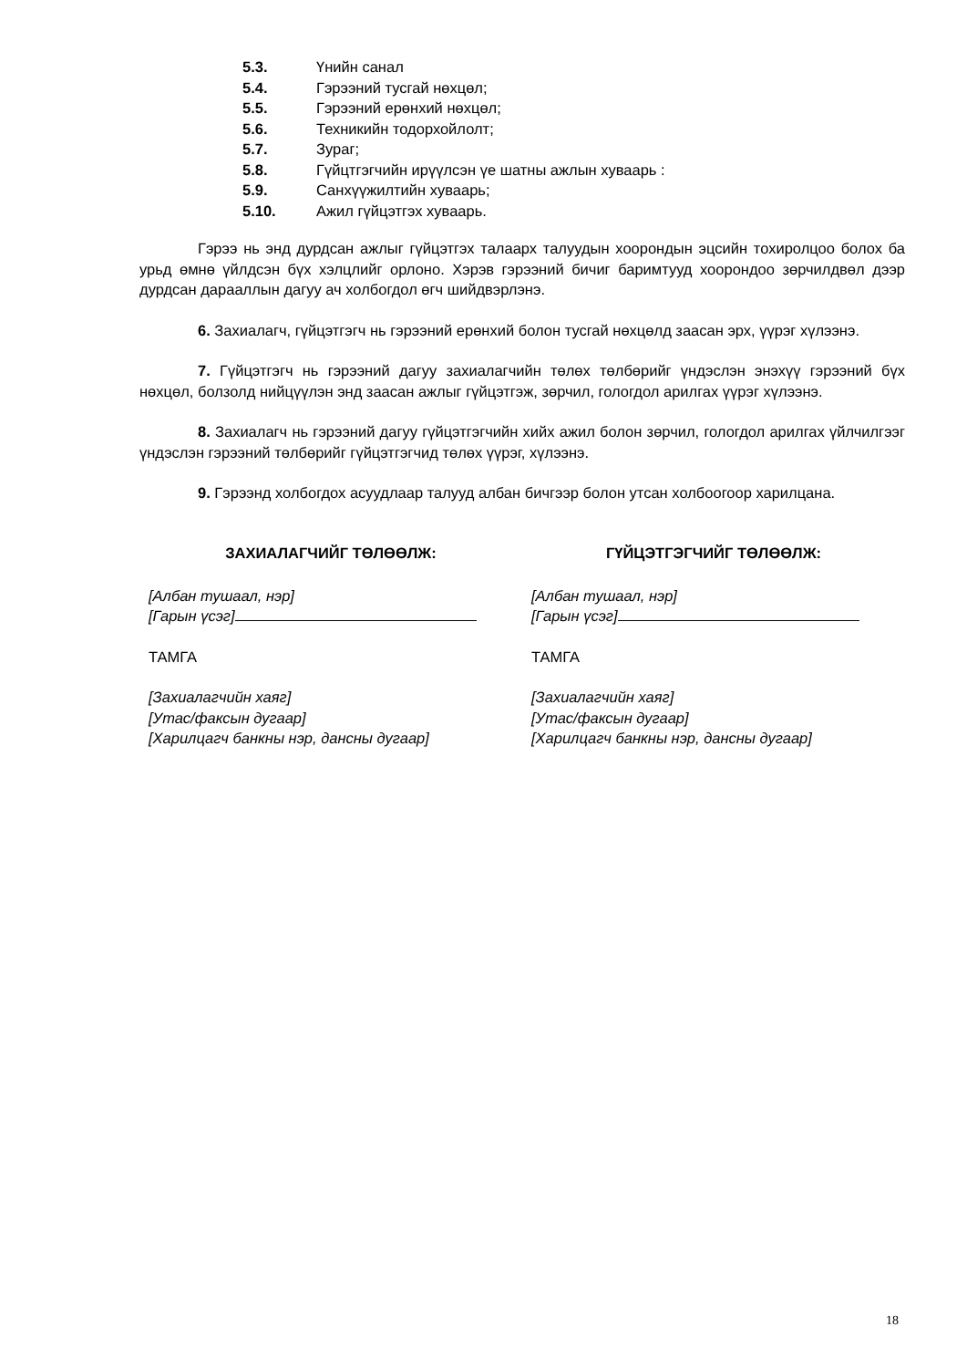5.3. Үнийн санал
5.4. Гэрээний тусгай нөхцөл;
5.5. Гэрээний ерөнхий нөхцөл;
5.6. Техникийн тодорхойлолт;
5.7. Зураг;
5.8. Гүйцтгэгчийн ирүүлсэн үе шатны ажлын хуваарь :
5.9. Санхүүжилтийн хуваарь;
5.10. Ажил гүйцэтгэх хуваарь.
Гэрээ нь энд дурдсан ажлыг гүйцэтгэх талаарх талуудын хоорондын эцсийн тохиролцоо болох ба урьд өмнө үйлдсэн бүх хэлцлийг орлоно. Хэрэв гэрээний бичиг баримтууд хоорондоо зөрчилдвөл дээр дурдсан дарааллын дагуу ач холбогдол өгч шийдвэрлэнэ.
6. Захиалагч, гүйцэтгэгч нь гэрээний ерөнхий болон тусгай нөхцөлд заасан эрх, үүрэг хүлээнэ.
7. Гүйцэтгэгч нь гэрээний дагуу захиалагчийн төлөх төлбөрийг үндэслэн энэхүү гэрээний бүх нөхцөл, болзолд нийцүүлэн энд заасан ажлыг гүйцэтгэж, зөрчил, гологдол арилгах үүрэг хүлээнэ.
8. Захиалагч нь гэрээний дагуу гүйцэтгэгчийн хийх ажил болон зөрчил, гологдол арилгах үйлчилгээг үндэслэн гэрээний төлбөрийг гүйцэтгэгчид төлөх үүрэг, хүлээнэ.
9. Гэрээнд холбогдох асуудлаар талууд албан бичгээр болон утсан холбоогоор харилцана.
ЗАХИАЛАГЧИЙГ ТӨЛӨӨЛЖ:
[Албан тушаал, нэр]
[Гарын үсэг]
ТАМГА
[Захиалагчийн хаяг]
[Утас/факсын дугаар]
[Харилцагч банкны нэр, дансны дугаар]
ГҮЙЦЭТГЭГЧИЙГ ТӨЛӨӨЛЖ:
[Албан тушаал, нэр]
[Гарын үсэг]
ТАМГА
[Захиалагчийн хаяг]
[Утас/факсын дугаар]
[Харилцагч банкны нэр, дансны дугаар]
18